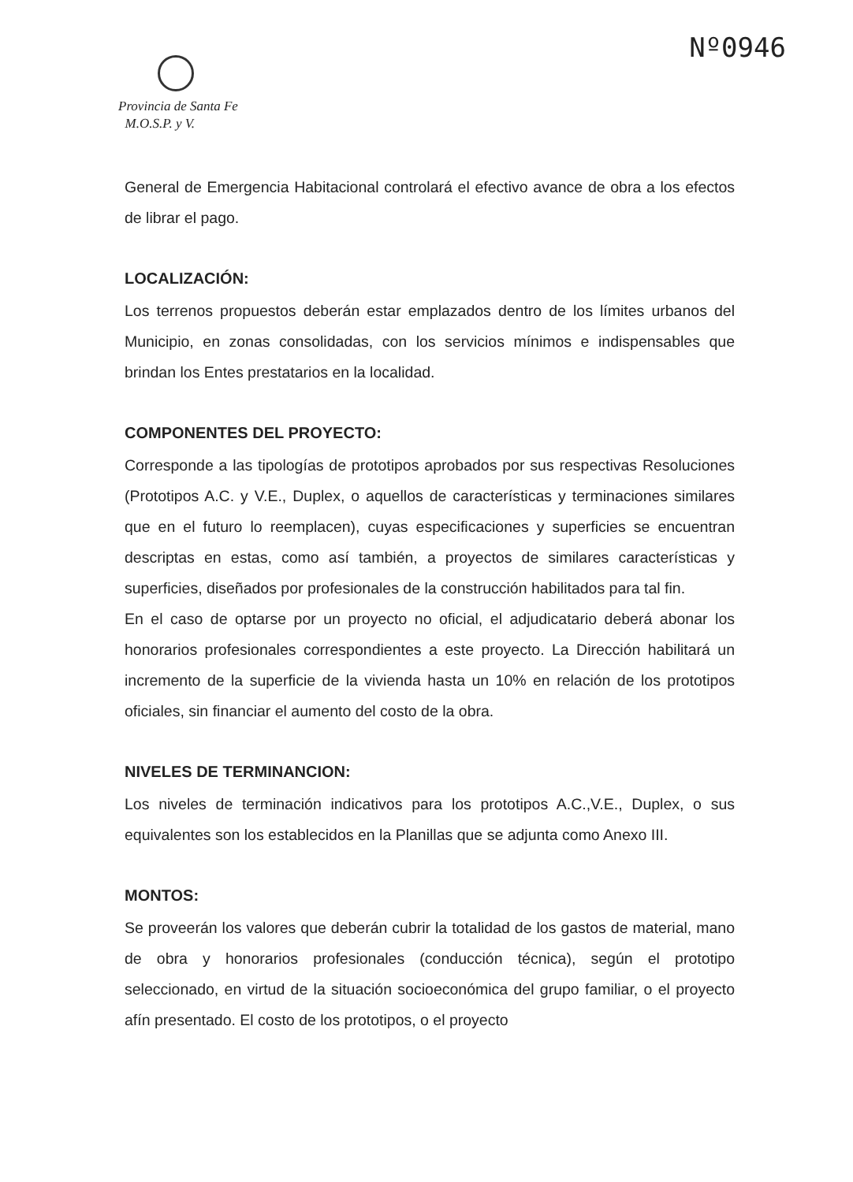Nº0946
Provincia de Santa Fe
M.O.S.P. y V.
General de Emergencia Habitacional controlará el efectivo avance de obra a los efectos de librar el pago.
LOCALIZACIÓN:
Los terrenos propuestos deberán estar emplazados dentro de los límites urbanos del Municipio, en zonas consolidadas, con los servicios mínimos e indispensables que brindan los Entes prestatarios en la localidad.
COMPONENTES DEL PROYECTO:
Corresponde a las tipologías de prototipos aprobados por sus respectivas Resoluciones (Prototipos A.C. y V.E., Duplex, o aquellos de características y terminaciones similares que en el futuro lo reemplacen), cuyas especificaciones y superficies se encuentran descriptas en estas, como así también, a proyectos de similares características y superficies, diseñados por profesionales de la construcción habilitados para tal fin.
En el caso de optarse por un proyecto no oficial, el adjudicatario deberá abonar los honorarios profesionales correspondientes a este proyecto. La Dirección habilitará un incremento de la superficie de la vivienda hasta un 10% en relación de los prototipos oficiales, sin financiar el aumento del costo de la obra.
NIVELES DE TERMINANCION:
Los niveles de terminación indicativos para los prototipos A.C.,V.E., Duplex, o sus equivalentes son los establecidos en la Planillas que se adjunta como Anexo III.
MONTOS:
Se proveerán los valores que deberán cubrir la totalidad de los gastos de material, mano de obra y honorarios profesionales (conducción técnica), según el prototipo seleccionado, en virtud de la situación socioeconómica del grupo familiar, o el proyecto afín presentado. El costo de los prototipos, o el proyecto